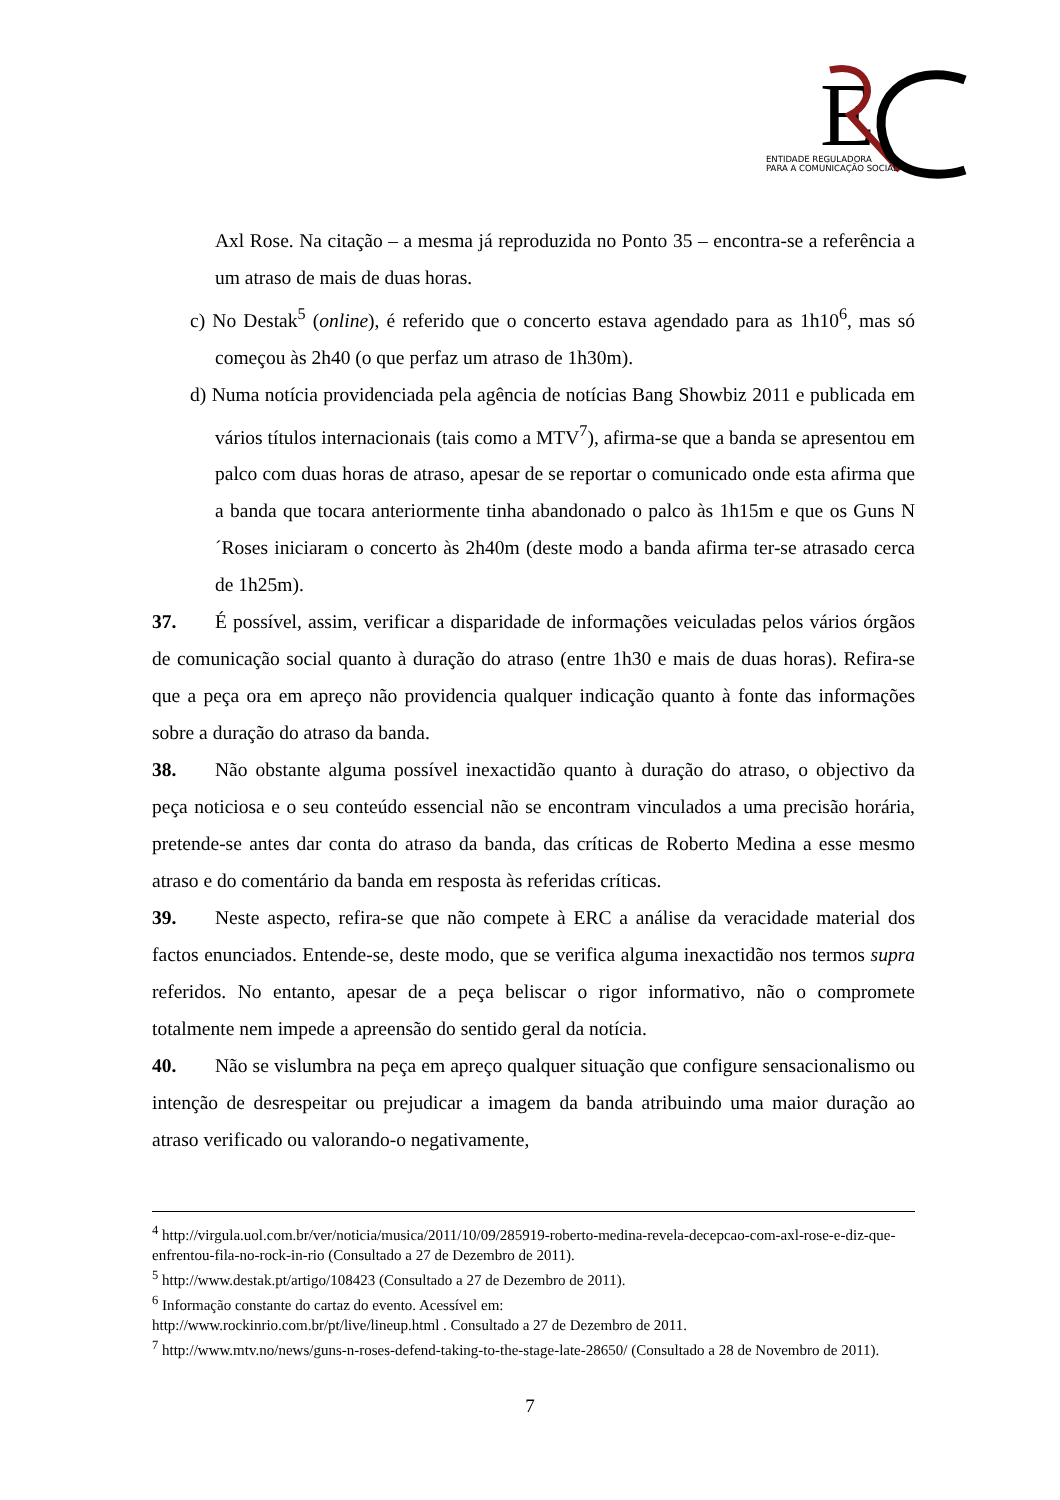E
ENTIDADE REGULADORA
PARA A COMUNICAÇÃO SOCIAL
Axl Rose. Na citação – a mesma já reproduzida no Ponto 35 – encontra-se a referência a um atraso de mais de duas horas.
c) No Destak<sup>5</sup> (online), é referido que o concerto estava agendado para as 1h10<sup>6</sup>, mas só começou às 2h40 (o que perfaz um atraso de 1h30m).
d) Numa notícia providenciada pela agência de notícias Bang Showbiz 2011 e publicada em vários títulos internacionais (tais como a MTV<sup>7</sup>), afirma-se que a banda se apresentou em palco com duas horas de atraso, apesar de se reportar o comunicado onde esta afirma que a banda que tocara anteriormente tinha abandonado o palco às 1h15m e que os Guns N´Roses iniciaram o concerto às 2h40m (deste modo a banda afirma ter-se atrasado cerca de 1h25m).
37. É possível, assim, verificar a disparidade de informações veiculadas pelos vários órgãos de comunicação social quanto à duração do atraso (entre 1h30 e mais de duas horas). Refira-se que a peça ora em apreço não providencia qualquer indicação quanto à fonte das informações sobre a duração do atraso da banda.
38. Não obstante alguma possível inexactidão quanto à duração do atraso, o objectivo da peça noticiosa e o seu conteúdo essencial não se encontram vinculados a uma precisão horária, pretende-se antes dar conta do atraso da banda, das críticas de Roberto Medina a esse mesmo atraso e do comentário da banda em resposta às referidas críticas.
39. Neste aspecto, refira-se que não compete à ERC a análise da veracidade material dos factos enunciados. Entende-se, deste modo, que se verifica alguma inexactidão nos termos supra referidos. No entanto, apesar de a peça beliscar o rigor informativo, não o compromete totalmente nem impede a apreensão do sentido geral da notícia.
40. Não se vislumbra na peça em apreço qualquer situação que configure sensacionalismo ou intenção de desrespeitar ou prejudicar a imagem da banda atribuindo uma maior duração ao atraso verificado ou valorando-o negativamente,
<sup>4</sup> http://virgula.uol.com.br/ver/noticia/musica/2011/10/09/285919-roberto-medina-revela-decepcao-com-axl-rose-e-diz-que-enfrentou-fila-no-rock-in-rio (Consultado a 27 de Dezembro de 2011).
<sup>5</sup> http://www.destak.pt/artigo/108423 (Consultado a 27 de Dezembro de 2011).
<sup>6</sup> Informação constante do cartaz do evento. Acessível em:
http://www.rockinrio.com.br/pt/live/lineup.html . Consultado a 27 de Dezembro de 2011.
<sup>7</sup> http://www.mtv.no/news/guns-n-roses-defend-taking-to-the-stage-late-28650/ (Consultado a 28 de Novembro de 2011).
7